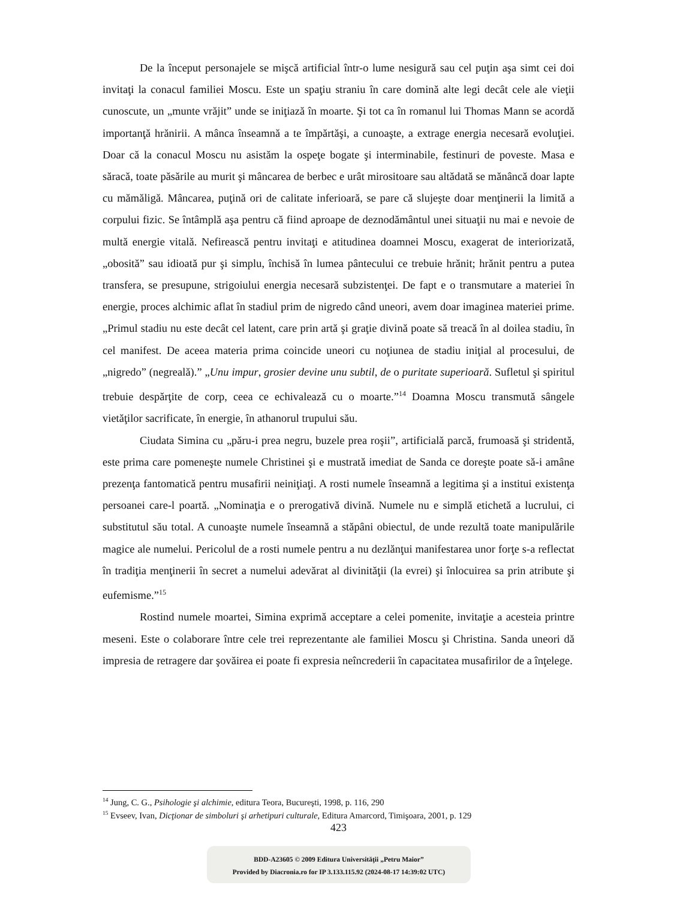De la început personajele se mişcă artificial într-o lume nesigură sau cel puţin aşa simt cei doi invitaţi la conacul familiei Moscu. Este un spaţiu straniu în care domină alte legi decât cele ale vieţii cunoscute, un „munte vrăjit” unde se iniţiază în moarte. Şi tot ca în romanul lui Thomas Mann se acordă importanţă hrănirii. A mânca înseamnă a te împărtăşi, a cunoaşte, a extrage energia necesară evoluţiei. Doar că la conacul Moscu nu asistăm la ospeţe bogate şi interminabile, festinuri de poveste. Masa e săracă, toate păsările au murit şi mâncarea de berbec e urât mirositoare sau altădată se mănâncă doar lapte cu mămăligă. Mâncarea, puţină ori de calitate inferioară, se pare că slujeşte doar menţinerii la limită a corpului fizic. Se întâmplă aşa pentru că fiind aproape de deznodământul unei situaţii nu mai e nevoie de multă energie vitală. Nefirească pentru invitaţi e atitudinea doamnei Moscu, exagerat de interiorizată, „obosită” sau idioată pur şi simplu, închisă în lumea pântecului ce trebuie hrănit; hrănit pentru a putea transfera, se presupune, strigoiului energia necesară subzistenţei. De fapt e o transmutare a materiei în energie, proces alchimic aflat în stadiul prim de nigredo când uneori, avem doar imaginea materiei prime. „Primul stadiu nu este decât cel latent, care prin artă şi graţie divină poate să treacă în al doilea stadiu, în cel manifest. De aceea materia prima coincide uneori cu noţiunea de stadiu iniţial al procesului, de „nigredo” (negreală).” „Unu impur, grosier devine unu subtil, de o puritate superioară. Sufletul şi spiritul trebuie despărţite de corp, ceea ce echivalează cu o moarte.”<sup>14</sup> Doamna Moscu transmută sângele vietăţilor sacrificate, în energie, în athanorul trupului său.
Ciudata Simina cu „păru-i prea negru, buzele prea roşii”, artificială parcă, frumoasă şi stridentă, este prima care pomeneşte numele Christinei şi e mustrată imediat de Sanda ce doreşte poate să-i amâne prezenţa fantomatică pentru musafirii neiniţiaţi. A rosti numele înseamnă a legitima şi a institui existenţa persoanei care-l poartă. „Nominaţia e o prerogativă divină. Numele nu e simplă etichetă a lucrului, ci substitutul său total. A cunoaşte numele înseamnă a stăpâni obiectul, de unde rezultă toate manipulările magice ale numelui. Pericolul de a rosti numele pentru a nu dezlănţui manifestarea unor forţe s-a reflectat în tradiţia menţinerii în secret a numelui adevărat al divinităţii (la evrei) şi înlocuirea sa prin atribute şi eufemisme.”<sup>15</sup>
Rostind numele moartei, Simina exprimă acceptare a celei pomenite, invitaţie a acesteia printre meseni. Este o colaborare între cele trei reprezentante ale familiei Moscu şi Christina. Sanda uneori dă impresia de retragere dar şovăirea ei poate fi expresia neîncrederii în capacitatea musafirilor de a înţelege.
<sup>14</sup> Jung, C. G., Psihologie şi alchimie, editura Teora, Bucureşti, 1998, p. 116, 290
<sup>15</sup> Evseev, Ivan, Dicţionar de simboluri şi arhetipuri culturale, Editura Amarcord, Timişoara, 2001, p. 129
423
BDD-A23605 © 2009 Editura Universităţii „Petru Maior”
Provided by Diacronia.ro for IP 3.133.115.92 (2024-08-17 14:39:02 UTC)